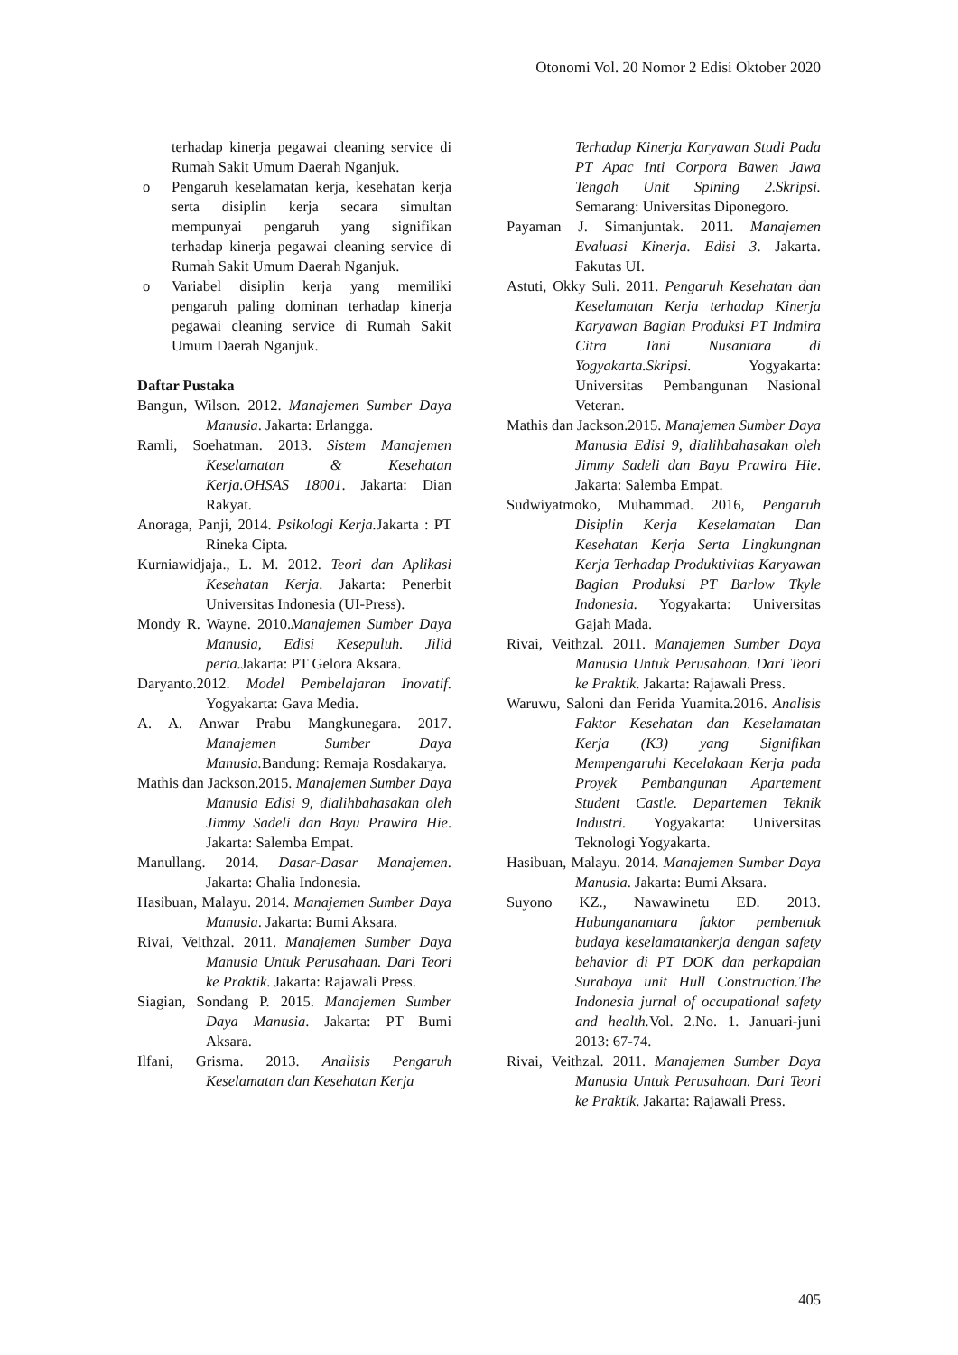Otonomi Vol. 20 Nomor 2 Edisi Oktober 2020
terhadap kinerja pegawai cleaning service di Rumah Sakit Umum Daerah Nganjuk.
o Pengaruh keselamatan kerja, kesehatan kerja serta disiplin kerja secara simultan mempunyai pengaruh yang signifikan terhadap kinerja pegawai cleaning service di Rumah Sakit Umum Daerah Nganjuk.
o Variabel disiplin kerja yang memiliki pengaruh paling dominan terhadap kinerja pegawai cleaning service di Rumah Sakit Umum Daerah Nganjuk.
Daftar Pustaka
Bangun, Wilson. 2012. Manajemen Sumber Daya Manusia. Jakarta: Erlangga.
Ramli, Soehatman. 2013. Sistem Manajemen Keselamatan & Kesehatan Kerja.OHSAS 18001. Jakarta: Dian Rakyat.
Anoraga, Panji, 2014. Psikologi Kerja. Jakarta : PT Rineka Cipta.
Kurniawidjaja., L. M. 2012. Teori dan Aplikasi Kesehatan Kerja. Jakarta: Penerbit Universitas Indonesia (UI-Press).
Mondy R. Wayne. 2010.Manajemen Sumber Daya Manusia, Edisi Kesepuluh. Jilid perta. Jakarta: PT Gelora Aksara.
Daryanto.2012. Model Pembelajaran Inovatif. Yogyakarta: Gava Media.
A. A. Anwar Prabu Mangkunegara. 2017. Manajemen Sumber Daya Manusia. Bandung: Remaja Rosdakarya.
Mathis dan Jackson.2015. Manajemen Sumber Daya Manusia Edisi 9, dialihbahasakan oleh Jimmy Sadeli dan Bayu Prawira Hie. Jakarta: Salemba Empat.
Manullang. 2014. Dasar-Dasar Manajemen. Jakarta: Ghalia Indonesia.
Hasibuan, Malayu. 2014. Manajemen Sumber Daya Manusia. Jakarta: Bumi Aksara.
Rivai, Veithzal. 2011. Manajemen Sumber Daya Manusia Untuk Perusahaan. Dari Teori ke Praktik. Jakarta: Rajawali Press.
Siagian, Sondang P. 2015. Manajemen Sumber Daya Manusia. Jakarta: PT Bumi Aksara.
Ilfani, Grisma. 2013. Analisis Pengaruh Keselamatan dan Kesehatan Kerja
Terhadap Kinerja Karyawan Studi Pada PT Apac Inti Corpora Bawen Jawa Tengah Unit Spining 2.Skripsi. Semarang: Universitas Diponegoro.
Payaman J. Simanjuntak. 2011. Manajemen Evaluasi Kinerja. Edisi 3. Jakarta. Fakutas UI.
Astuti, Okky Suli. 2011. Pengaruh Kesehatan dan Keselamatan Kerja terhadap Kinerja Karyawan Bagian Produksi PT Indmira Citra Tani Nusantara di Yogyakarta.Skripsi. Yogyakarta: Universitas Pembangunan Nasional Veteran.
Mathis dan Jackson.2015. Manajemen Sumber Daya Manusia Edisi 9, dialihbahasakan oleh Jimmy Sadeli dan Bayu Prawira Hie. Jakarta: Salemba Empat.
Sudwiyatmoko, Muhammad. 2016, Pengaruh Disiplin Kerja Keselamatan Dan Kesehatan Kerja Serta Lingkungnan Kerja Terhadap Produktivitas Karyawan Bagian Produksi PT Barlow Tkyle Indonesia. Yogyakarta: Universitas Gajah Mada.
Rivai, Veithzal. 2011. Manajemen Sumber Daya Manusia Untuk Perusahaan. Dari Teori ke Praktik. Jakarta: Rajawali Press.
Waruwu, Saloni dan Ferida Yuamita.2016. Analisis Faktor Kesehatan dan Keselamatan Kerja (K3) yang Signifikan Mempengaruhi Kecelakaan Kerja pada Proyek Pembangunan Apartement Student Castle. Departemen Teknik Industri. Yogyakarta: Universitas Teknologi Yogyakarta.
Hasibuan, Malayu. 2014. Manajemen Sumber Daya Manusia. Jakarta: Bumi Aksara.
Suyono KZ., Nawawinetu ED. 2013. Hubunganantara faktor pembentuk budaya keselamatankerja dengan safety behavior di PT DOK dan perkapalan Surabaya unit Hull Construction.The Indonesia jurnal of occupational safety and health. Vol. 2.No. 1. Januari-juni 2013: 67-74.
Rivai, Veithzal. 2011. Manajemen Sumber Daya Manusia Untuk Perusahaan. Dari Teori ke Praktik. Jakarta: Rajawali Press.
405